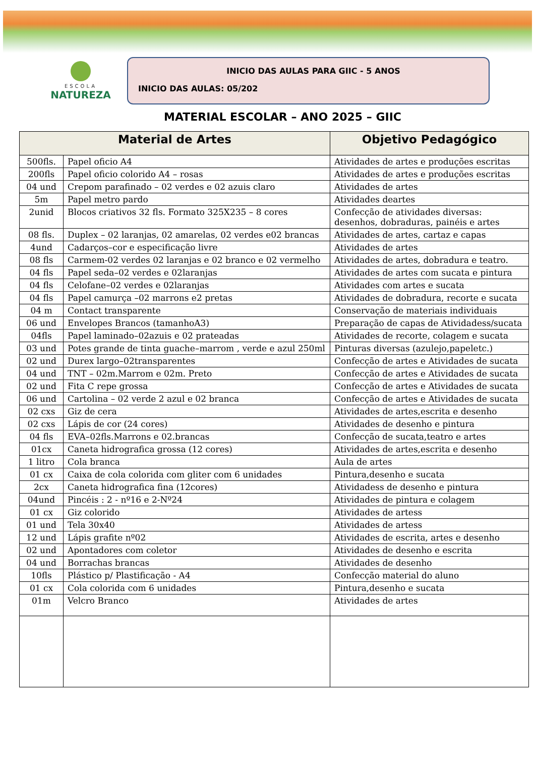ESCOLA
NATUREZA
INICIO DAS AULAS PARA GIIC - 5 ANOS
INICIO DAS AULAS: 05/202
MATERIAL ESCOLAR – ANO 2025 – GIIC
| Material de Artes | | Objetivo Pedagógico |
| --- | --- | --- |
| 500fls. | Papel oficio A4 | Atividades de artes e produções escritas |
| 200fls | Papel oficio colorido A4 – rosas | Atividades de artes e produções escritas |
| 04 und | Crepom parafinado – 02 verdes e 02 azuis claro | Atividades de artes |
| 5m | Papel metro pardo | Atividades deartes |
| 2unid | Blocos criativos 32 fls. Formato 325X235 – 8 cores | Confecção de atividades diversas: desenhos, dobraduras, painéis e artes |
| 08 fls. | Duplex – 02 laranjas, 02 amarelas, 02 verdes e02 brancas | Atividades de artes, cartaz e capas |
| 4und | Cadarços–cor e especificação livre | Atividades de artes |
| 08 fls | Carmem-02 verdes 02 laranjas e 02 branco e 02 vermelho | Atividades de artes, dobradura e teatro. |
| 04 fls | Papel seda–02 verdes e 02laranjas | Atividades de artes com sucata e pintura |
| 04 fls | Celofane–02 verdes e 02laranjas | Atividades com artes e sucata |
| 04 fls | Papel camurça –02 marrons e2 pretas | Atividades de dobradura, recorte e sucata |
| 04 m | Contact transparente | Conservação de materiais individuais |
| 06 und | Envelopes Brancos (tamanhoA3) | Preparação de capas de Atividadess/sucata |
| 04fls | Papel laminado–02azuis e 02 prateadas | Atividades de recorte, colagem e sucata |
| 03 und | Potes grande de tinta guache–marrom , verde e azul 250ml | Pinturas diversas (azulejo,papeletc.) |
| 02 und | Durex largo–02transparentes | Confecção de artes e Atividades de sucata |
| 04 und | TNT – 02m.Marrom e 02m. Preto | Confecção de artes e Atividades de sucata |
| 02 und | Fita C repe grossa | Confecção de artes e Atividades de sucata |
| 06 und | Cartolina – 02 verde 2 azul e 02 branca | Confecção de artes e Atividades de sucata |
| 02 cxs | Giz de cera | Atividades de artes,escrita e desenho |
| 02 cxs | Lápis de cor (24 cores) | Atividades de desenho e pintura |
| 04 fls | EVA–02fls.Marrons e 02.brancas | Confecção de sucata,teatro e artes |
| 01cx | Caneta hidrografica grossa (12 cores) | Atividades de artes,escrita e desenho |
| 1 litro | Cola branca | Aula de artes |
| 01 cx | Caixa de cola colorida com gliter com 6 unidades | Pintura,desenho e sucata |
| 2cx | Caneta hidrografica fina (12cores) | Atividadess de desenho e pintura |
| 04und | Pincéis : 2 - nº16 e 2-Nº24 | Atividades de pintura e colagem |
| 01 cx | Giz colorido | Atividades de artess |
| 01 und | Tela 30x40 | Atividades de artess |
| 12 und | Lápis grafite nº02 | Atividades de escrita, artes e desenho |
| 02 und | Apontadores com coletor | Atividades de desenho e escrita |
| 04 und | Borrachas brancas | Atividades de desenho |
| 10fls | Plástico p/ Plastificação - A4 | Confecção material do aluno |
| 01 cx | Cola colorida com 6 unidades | Pintura,desenho e sucata |
| 01m | Velcro Branco | Atividades de artes |